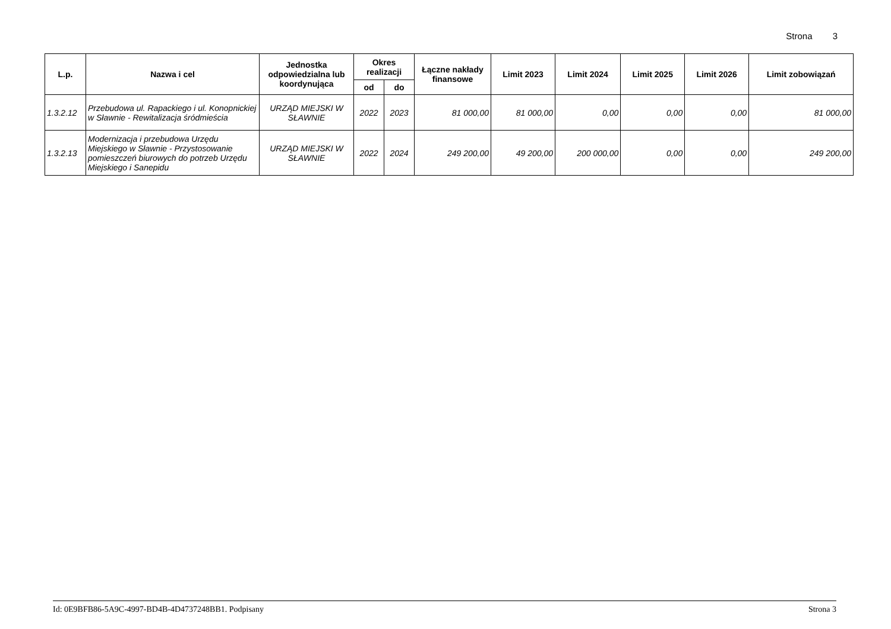Strona 3
| L.p. | Nazwa i cel | Jednostka odpowiedzialna lub koordynująca | Okres realizacji | | Łączne nakłady finansowe | Limit 2023 | Limit 2024 | Limit 2025 | Limit 2026 | Limit zobowiązań |
| --- | --- | --- | --- | --- | --- | --- | --- | --- | --- | --- |
| | | | od | do | | | | | | |
| 1.3.2.12 | Przebudowa ul. Rapackiego i ul. Konopnickiej w Sławnie - Rewitalizacja śródmieścia | URZĄD MIEJSKI W SŁAWNIE | 2022 | 2023 | 81 000,00 | 81 000,00 | 0,00 | 0,00 | 0,00 | 81 000,00 |
| 1.3.2.13 | Modernizacja i przebudowa Urzędu Miejskiego w Sławnie - Przystosowanie pomieszczeń biurowych do potrzeb Urzędu Miejskiego i Sanepidu | URZĄD MIEJSKI W SŁAWNIE | 2022 | 2024 | 249 200,00 | 49 200,00 | 200 000,00 | 0,00 | 0,00 | 249 200,00 |
Id: 0E9BFB86-5A9C-4997-BD4B-4D4737248BB1. Podpisany Strona 3